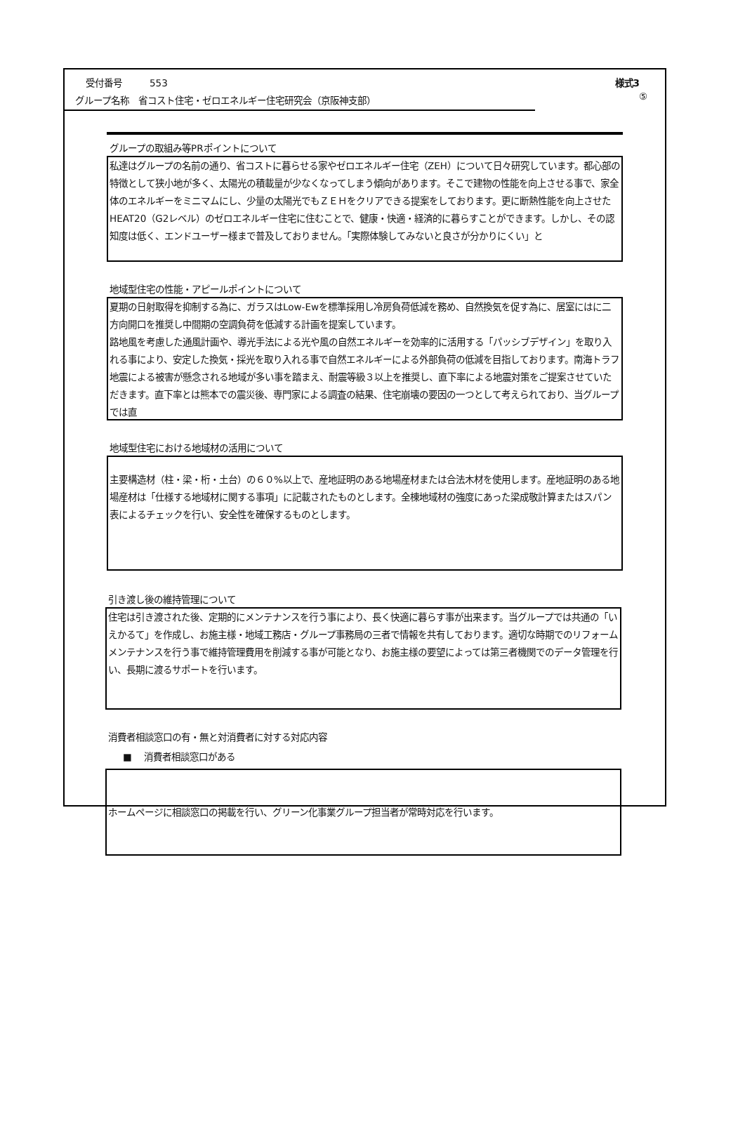受付番号　　　553 様式3
グループ名称　省コスト住宅・ゼロエネルギー住宅研究会（京阪神支部）
⑤
グループの取組み等PRポイントについて
私達はグループの名前の通り、省コストに暮らせる家やゼロエネルギー住宅（ZEH）について日々研究しています。都心部の特徴として狭小地が多く、太陽光の積載量が少なくなってしまう傾向があります。そこで建物の性能を向上させる事で、家全体のエネルギーをミニマムにし、少量の太陽光でもＺＥＨをクリアできる提案をしております。更に断熱性能を向上させたHEAT20（G2レベル）のゼロエネルギー住宅に住むことで、健康・快適・経済的に暮らすことができます。しかし、その認知度は低く、エンドユーザー様まで普及しておりません。「実際体験してみないと良さが分かりにくい」と
地域型住宅の性能・アピールポイントについて
夏期の日射取得を抑制する為に、ガラスはLow-Ewを標準採用し冷房負荷低減を務め、自然換気を促す為に、居室にはに二方向開口を推奨し中間期の空調負荷を低減する計画を提案しています。
路地風を考慮した通風計画や、導光手法による光や風の自然エネルギーを効率的に活用する「パッシブデザイン」を取り入れる事により、安定した換気・採光を取り入れる事で自然エネルギーによる外部負荷の低減を目指しております。南海トラフ地震による被害が懸念される地域が多い事を踏まえ、耐震等級３以上を推奨し、直下率による地震対策をご提案させていただきます。直下率とは熊本での震災後、専門家による調査の結果、住宅崩壊の要因の一つとして考えられており、当グループでは直
地域型住宅における地域材の活用について
主要構造材（柱・梁・桁・土台）の６０%以上で、産地証明のある地場産材または合法木材を使用します。産地証明のある地場産材は「仕様する地域材に関する事項」に記載されたものとします。全棟地域材の強度にあった梁成敬計算またはスパン表によるチェックを行い、安全性を確保するものとします。
引き渡し後の維持管理について
住宅は引き渡された後、定期的にメンテナンスを行う事により、長く快適に暮らす事が出来ます。当グループでは共通の「いえかるて」を作成し、お施主様・地域工務店・グループ事務局の三者で情報を共有しております。適切な時期でのリフォームメンテナンスを行う事で維持管理費用を削減する事が可能となり、お施主様の要望によっては第三者機関でのデータ管理を行い、長期に渡るサポートを行います。
消費者相談窓口の有・無と対消費者に対する対応内容
■　 消費者相談窓口がある
ホームページに相談窓口の掲載を行い、グリーン化事業グループ担当者が常時対応を行います。